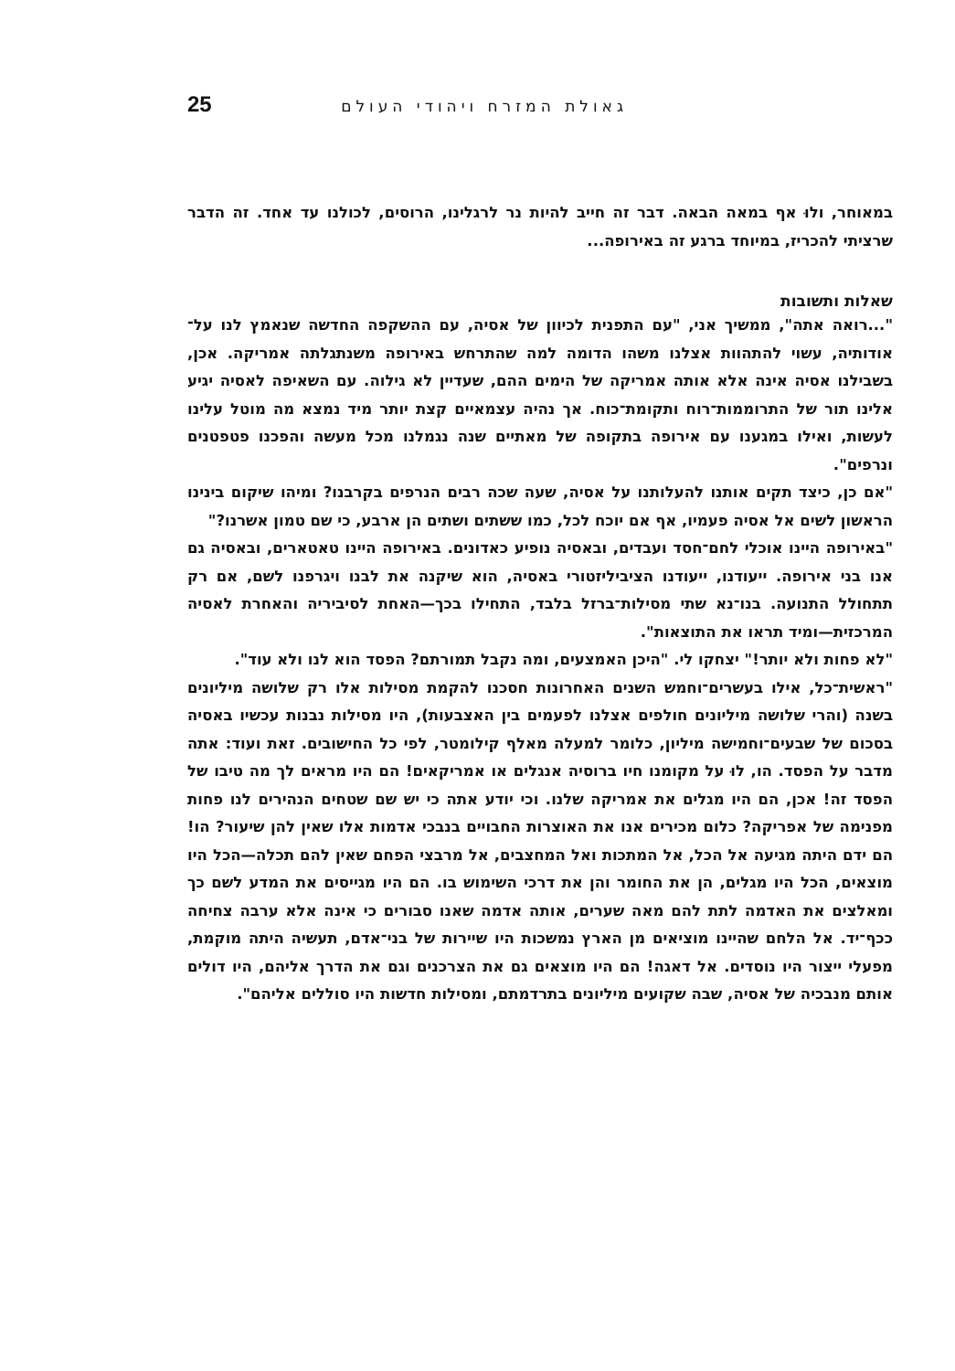גאולת המזרח ויהודי העולם 25
במאוחר, ולוּ אף במאה הבאה. דבר זה חייב להיות נר לרגלינו, הרוסים, לכולנו עד אחד. זה הדבר שרציתי להכריז, במיוחד ברגע זה באירופה...
שאלות ותשובות
"...רואה אתה", ממשיך אני, "עם התפנית לכיוון של אסיה, עם ההשקפה החדשה שנאמץ לנו על־אודותיה, עשוי להתהוות אצלנו משהו הדומה למה שהתרחש באירופה משנתגלתה אמריקה. אכן, בשבילנו אסיה אינה אלא אותה אמריקה של הימים ההם, שעדיין לא גילוה. עם השאיפה לאסיה יגיע אלינו תור של התרוממות־רוח ותקומת־כוח. אך נהיה עצמאיים קצת יותר מיד נמצא מה מוטל עלינו לעשות, ואילו במגענו עם אירופה בתקופה של מאתיים שנה נגמלנו מכל מעשה והפכנו פטפטנים ונרפים".
"אם כן, כיצד תקים אותנו להעלותנו על אסיה, שעה שכה רבים הנרפים בקרבנו? ומיהו שיקום בינינו הראשון לשים אל אסיה פעמיו, אף אם יוכח לכל, כמו ששתים ושתים הן ארבע, כי שם טמון אשרנו?"
"באירופה היינו אוכלי לחם־חסד ועבדים, ובאסיה נופיע כאדונים. באירופה היינו טאטארים, ובאסיה גם אנו בני אירופה. ייעודנו, ייעודנו הציביליזטורי באסיה, הוא שיקנה את לבנו ויגרפנו לשם, אם רק תתחולל התנועה. בנו־נא שתי מסילות־ברזל בלבד, התחילו בכך—האחת לסיביריה והאחרת לאסיה המרכזית—ומיד תראו את התוצאות".
"לא פחות ולא יותר!" יצחקו לי. "היכן האמצעים, ומה נקבל תמורתם? הפסד הוא לנו ולא עוד".
"ראשית־כל, אילו בעשרים־וחמש השנים האחרונות חסכנו להקמת מסילות אלו רק שלושה מיליונים בשנה (והרי שלושה מיליונים חולפים אצלנו לפעמים בין האצבעות), היו מסילות נבנות עכשיו באסיה בסכום של שבעים־וחמישה מיליון, כלומר למעלה מאלף קילומטר, לפי כל החישובים. זאת ועוד: אתה מדבר על הפסד. הו, לוּ על מקומנו חיו ברוסיה אנגלים או אמריקאים! הם היו מראים לך מה טיבו של הפסד זה! אכן, הם היו מגלים את אמריקה שלנו. וכי יודע אתה כי יש שם שטחים הנהירים לנו פחות מפנימה של אפריקה? כלום מכירים אנו את האוצרות החבויים בנבכי אדמות אלו שאין להן שיעור? הו! הם ידם היתה מגיעה אל הכל, אל המתכות ואל המחצבים, אל מרבצי הפחם שאין להם תכלה—הכל היו מוצאים, הכל היו מגלים, הן את החומר והן את דרכי השימוש בו. הם היו מגייסים את המדע לשם כך ומאלצים את האדמה לתת להם מאה שערים, אותה אדמה שאנו סבורים כי אינה אלא ערבה צחיחה ככף־יד. אל הלחם שהיינו מוציאים מן הארץ נמשכות היו שיירות של בני־אדם, תעשיה היתה מוקמת, מפעלי ייצור היו נוסדים. אל דאגה! הם היו מוצאים גם את הצרכנים וגם את הדרך אליהם, היו דולים אותם מנבכיה של אסיה, שבה שקועים מיליונים בתרדמתם, ומסילות חדשות היו סוללים אליהם".